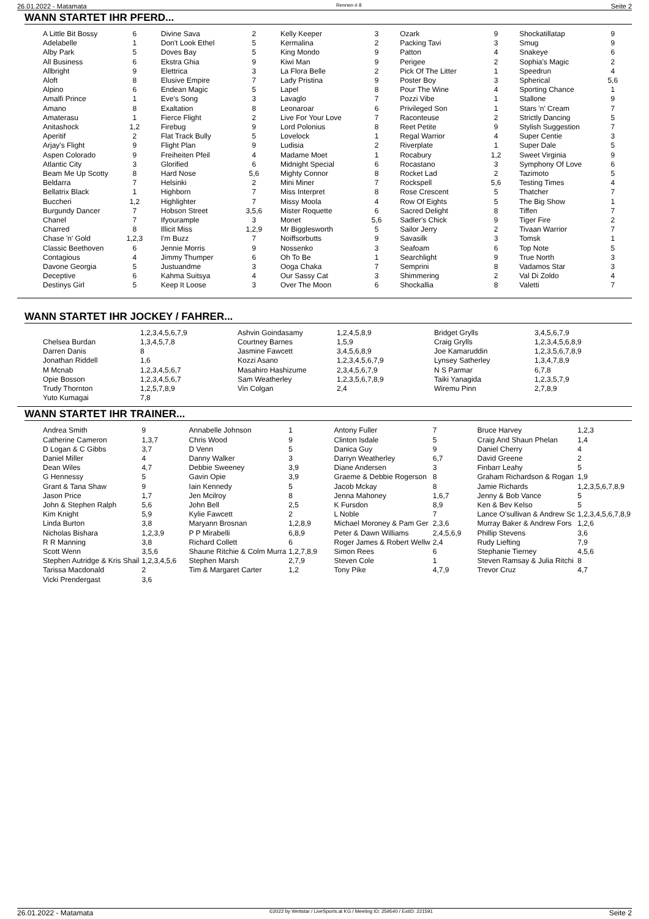26.01.2022 - Matamata Rennen # 8 Seite 2
WANN STARTET IHR PFERD...
| A Little Bit Bossy | 6 | Divine Sava | 2 | Kelly Keeper | 3 | Ozark | 9 | Shockatillatap | 9 |
| Adelabelle | 1 | Don't Look Ethel | 5 | Kermalina | 2 | Packing Tavi | 3 | Smug | 9 |
| Alby Park | 5 | Doves Bay | 5 | King Mondo | 9 | Patton | 4 | Snakeye | 6 |
| All Business | 6 | Ekstra Ghia | 9 | Kiwi Man | 9 | Perigee | 2 | Sophia's Magic | 2 |
| Allbright | 9 | Elettrica | 3 | La Flora Belle | 2 | Pick Of The Litter | 1 | Speedrun | 4 |
| Aloft | 8 | Elusive Empire | 7 | Lady Pristina | 9 | Poster Boy | 3 | Spherical | 5,6 |
| Alpino | 6 | Endean Magic | 5 | Lapel | 8 | Pour The Wine | 4 | Sporting Chance | 1 |
| Amalfi Prince | 1 | Eve's Song | 3 | Lavaglo | 7 | Pozzi Vibe | 1 | Stallone | 9 |
| Amano | 8 | Exaltation | 8 | Leonaroar | 6 | Privileged Son | 1 | Stars 'n' Cream | 7 |
| Amaterasu | 1 | Fierce Flight | 2 | Live For Your Love | 7 | Raconteuse | 2 | Strictly Dancing | 5 |
| Anitashock | 1,2 | Firebug | 9 | Lord Polonius | 8 | Reet Petite | 9 | Stylish Suggestion | 7 |
| Aperitif | 2 | Flat Track Bully | 5 | Lovelock | 1 | Regal Warrior | 4 | Super Centie | 3 |
| Arjay's Flight | 9 | Flight Plan | 9 | Ludisia | 2 | Riverplate | 1 | Super Dale | 5 |
| Aspen Colorado | 9 | Freiheiten Pfeil | 4 | Madame Moet | 1 | Rocabury | 1,2 | Sweet Virginia | 9 |
| Atlantic City | 3 | Glorified | 6 | Midnight Special | 6 | Rocastano | 3 | Symphony Of Love | 6 |
| Beam Me Up Scotty | 8 | Hard Nose | 5,6 | Mighty Connor | 8 | Rocket Lad | 2 | Tazimoto | 5 |
| Beldarra | 7 | Helsinki | 2 | Mini Miner | 7 | Rockspell | 5,6 | Testing Times | 4 |
| Bellatrix Black | 1 | Highborn | 7 | Miss Interpret | 8 | Rose Crescent | 5 | Thatcher | 7 |
| Buccheri | 1,2 | Highlighter | 7 | Missy Moola | 4 | Row Of Eights | 5 | The Big Show | 1 |
| Burgundy Dancer | 7 | Hobson Street | 3,5,6 | Mister Roquette | 6 | Sacred Delight | 8 | Tiffen | 7 |
| Chanel | 7 | Ifyourample | 3 | Monet | 5,6 | Sadler's Chick | 9 | Tiger Fire | 2 |
| Charred | 8 | Illicit Miss | 1,2,9 | Mr Bigglesworth | 5 | Sailor Jerry | 2 | Tivaan Warrior | 7 |
| Chase 'n' Gold | 1,2,3 | I'm Buzz | 7 | Noiffsorbutts | 9 | Savasilk | 3 | Tomsk | 1 |
| Classic Beethoven | 6 | Jennie Morris | 9 | Nossenko | 3 | Seafoam | 6 | Top Note | 5 |
| Contagious | 4 | Jimmy Thumper | 6 | Oh To Be | 1 | Searchlight | 9 | True North | 3 |
| Davone Georgia | 5 | Justuandme | 3 | Ooga Chaka | 7 | Semprini | 8 | Vadamos Star | 3 |
| Deceptive | 6 | Kahma Suitsya | 4 | Our Sassy Cat | 3 | Shimmering | 2 | Val Di Zoldo | 4 |
| Destinys Girl | 5 | Keep It Loose | 3 | Over The Moon | 6 | Shockallia | 8 | Valetti | 7 |
WANN STARTET IHR JOCKEY / FAHRER...
| | 1,2,3,4,5,6,7,9 | Ashvin Goindasamy | 1,2,4,5,8,9 | Bridget Grylls | 3,4,5,6,7,9 |
| Chelsea Burdan | 1,3,4,5,7,8 | Courtney Barnes | 1,5,9 | Craig Grylls | 1,2,3,4,5,6,8,9 |
| Darren Danis | 8 | Jasmine Fawcett | 3,4,5,6,8,9 | Joe Kamaruddin | 1,2,3,5,6,7,8,9 |
| Jonathan Riddell | 1,6 | Kozzi Asano | 1,2,3,4,5,6,7,9 | Lynsey Satherley | 1,3,4,7,8,9 |
| M Mcnab | 1,2,3,4,5,6,7 | Masahiro Hashizume | 2,3,4,5,6,7,9 | N S Parmar | 6,7,8 |
| Opie Bosson | 1,2,3,4,5,6,7 | Sam Weatherley | 1,2,3,5,6,7,8,9 | Taiki Yanagida | 1,2,3,5,7,9 |
| Trudy Thornton | 1,2,5,7,8,9 | Vin Colgan | 2,4 | Wiremu Pinn | 2,7,8,9 |
| Yuto Kumagai | 7,8 | | | | |
WANN STARTET IHR TRAINER...
| Andrea Smith | 9 | Annabelle Johnson | 1 | Antony Fuller | 7 | Bruce Harvey | 1,2,3 |
| Catherine Cameron | 1,3,7 | Chris Wood | 9 | Clinton Isdale | 5 | Craig And Shaun Phelan | 1,4 |
| D Logan & C Gibbs | 3,7 | D Venn | 5 | Danica Guy | 9 | Daniel Cherry | 4 |
| Daniel Miller | 4 | Danny Walker | 3 | Darryn Weatherley | 6,7 | David Greene | 2 |
| Dean Wiles | 4,7 | Debbie Sweeney | 3,9 | Diane Andersen | 3 | Finbarr Leahy | 5 |
| G Hennessy | 5 | Gavin Opie | 3,9 | Graeme & Debbie Rogerson | 8 | Graham Richardson & Rogan | 1,9 |
| Grant & Tana Shaw | 9 | Iain Kennedy | 5 | Jacob Mckay | 8 | Jamie Richards | 1,2,3,5,6,7,8,9 |
| Jason Price | 1,7 | Jen Mcilroy | 8 | Jenna Mahoney | 1,6,7 | Jenny & Bob Vance | 5 |
| John & Stephen Ralph | 5,6 | John Bell | 2,5 | K Fursdon | 8,9 | Ken & Bev Kelso | 5 |
| Kim Knight | 5,9 | Kylie Fawcett | 2 | L Noble | 7 | Lance O'sullivan & Andrew Sc | 1,2,3,4,5,6,7,8,9 |
| Linda Burton | 3,8 | Maryann Brosnan | 1,2,8,9 | Michael Moroney & Pam Ger | 2,3,6 | Murray Baker & Andrew Fors | 1,2,6 |
| Nicholas Bishara | 1,2,3,9 | P P Mirabelli | 6,8,9 | Peter & Dawn Williams | 2,4,5,6,9 | Phillip Stevens | 3,6 |
| R R Manning | 3,8 | Richard Collett | 6 | Roger James & Robert Wellw | 2,4 | Rudy Liefting | 7,9 |
| Scott Wenn | 3,5,6 | Shaune Ritchie & Colm Murra | 1,2,7,8,9 | Simon Rees | 6 | Stephanie Tierney | 4,5,6 |
| Stephen Autridge & Kris Shail | 1,2,3,4,5,6 | Stephen Marsh | 2,7,9 | Steven Cole | 1 | Steven Ramsay & Julia Ritchi | 8 |
| Tarissa Macdonald | 2 | Tim & Margaret Carter | 1,2 | Tony Pike | 4,7,9 | Trevor Cruz | 4,7 |
| Vicki Prendergast | 3,6 | | | | | | |
26.01.2022 - Matamata ©2022 by Wettstar / LiveSports.at KG / Meeting ID: 259540 / ExtID: 221591 Seite 2